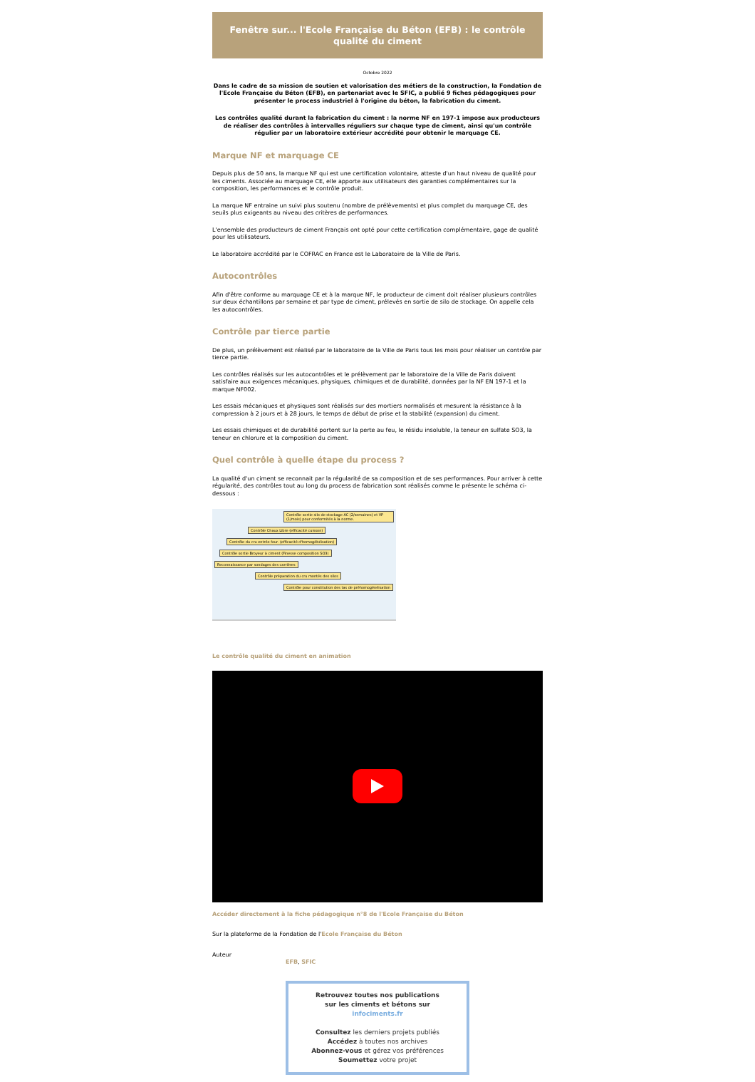Fenêtre sur... l'Ecole Française du Béton (EFB) : le contrôle qualité du ciment
Octobre 2022
Dans le cadre de sa mission de soutien et valorisation des métiers de la construction, la Fondation de l'Ecole Française du Béton (EFB), en partenariat avec le SFIC, a publié 9 fiches pédagogiques pour présenter le process industriel à l'origine du béton, la fabrication du ciment.
Les contrôles qualité durant la fabrication du ciment : la norme NF en 197-1 impose aux producteurs de réaliser des contrôles à intervalles réguliers sur chaque type de ciment, ainsi qu'un contrôle régulier par un laboratoire extérieur accrédité pour obtenir le marquage CE.
Marque NF et marquage CE
Depuis plus de 50 ans, la marque NF qui est une certification volontaire, atteste d'un haut niveau de qualité pour les ciments. Associée au marquage CE, elle apporte aux utilisateurs des garanties complémentaires sur la composition, les performances et le contrôle produit.
La marque NF entraine un suivi plus soutenu (nombre de prélèvements) et plus complet du marquage CE, des seuils plus exigeants au niveau des critères de performances.
L'ensemble des producteurs de ciment Français ont opté pour cette certification complémentaire, gage de qualité pour les utilisateurs.
Le laboratoire accrédité par le COFRAC en France est le Laboratoire de la Ville de Paris.
Autocontrôles
Afin d'être conforme au marquage CE et à la marque NF, le producteur de ciment doit réaliser plusieurs contrôles sur deux échantillons par semaine et par type de ciment, prélevés en sortie de silo de stockage. On appelle cela les autocontrôles.
Contrôle par tierce partie
De plus, un prélèvement est réalisé par le laboratoire de la Ville de Paris tous les mois pour réaliser un contrôle par tierce partie.
Les contrôles réalisés sur les autocontrôles et le prélèvement par le laboratoire de la Ville de Paris doivent satisfaire aux exigences mécaniques, physiques, chimiques et de durabilité, données par la NF EN 197-1 et la marque NF002.
Les essais mécaniques et physiques sont réalisés sur des mortiers normalisés et mesurent la résistance à la compression à 2 jours et à 28 jours, le temps de début de prise et la stabilité (expansion) du ciment.
Les essais chimiques et de durabilité portent sur la perte au feu, le résidu insoluble, la teneur en sulfate SO3, la teneur en chlorure et la composition du ciment.
Quel contrôle à quelle étape du process ?
La qualité d'un ciment se reconnait par la régularité de sa composition et de ses performances. Pour arriver à cette régularité, des contrôles tout au long du process de fabrication sont réalisés comme le présente le schéma ci-dessous :
Contrôle sortie silo de stockage AC (2/semaines) et VP (1/mois) pour conformités à la norme. Contrôle Chaux Libre (efficacité cuisson) Contrôle du cru entrée four. (efficacité d'homogébéisation) Contrôle sortie Broyeur à ciment (Finesse composition SO3) Reconnaissance par sondages des carrières Contrôle préparation du cru montés des silos Contrôle pour constitution des tas de préhomogénéisation
Le contrôle qualité du ciment en animation
Accéder directement à la fiche pédagogique n°8 de l'Ecole Française du Béton
Sur la plateforme de la Fondation de l'Ecole Française du Béton
Auteur
EFB, SFIC
Retrouvez toutes nos publications
sur les ciments et bétons sur
infociments.fr
Consultez les derniers projets publiés
Accédez à toutes nos archives
Abonnez-vous et gérez vos préférences
Soumettez votre projet